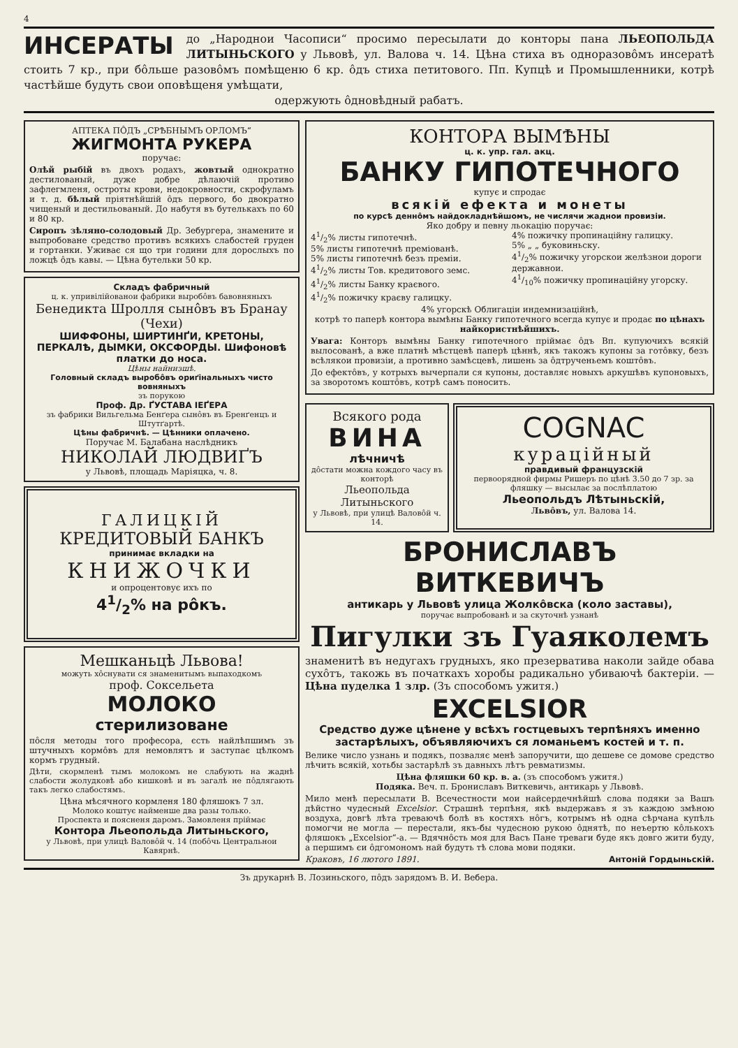4
ИНСЕРАТЫ до „Народнои Часописи“ просимо пересылати до конторы пана ЛЬЕОПОЛЬДА ЛИТЫНЬСКОГО у Львовѣ, ул. Валова ч. 14. Цѣна стиха въ одноразовôмъ инсератѣ стоить 7 кр., при бôльше разовôмъ помѣщеню 6 кр. ôдъ стиха петитового. Пп. Купцѣ и Промышленники, котрѣ частѣйше будуть свои оповѣщеня умѣщати,
одержують ôдновѣдный рабатъ.
АПТЕКА ПÔДЪ „СРѢБНЫМЪ ОРЛОМЪ“
ЖИГМОНТА РУКЕРА
поручає:
Олѣй рыбій въ двохъ родахъ, жовтый однократно дестилованый, дуже добре дѣлаючій противо зафлегмленя, остроты крови, недокровности, скрофуламъ и т. д. бѣлый пріятнѣйшій ôдъ первого, бо двократно чищеный и дестильованый. До набутя въ бутелькахъ по 60 и 80 кр.
Сиропъ зѣляно-солодовый Др. Зебургера, знамените и выпробоване средство противъ всякихъ слабостей груден и гортанки. Уживає ся що три години для дорослыхъ по ложцѣ ôдъ кавы. — Цѣна бутельки 50 кр.
Складъ фабричный
ц. к. упривілійованои фабрики выробôвъ бавовняныхъ
Бенедикта Шролля сынôвъ въ Бранау (Чехи)
ШИФФОНЫ, ШИРТИНҐИ, КРЕТОНЫ, ПЕРКАЛѢ, ДЫМКИ, ОКСФОРДЫ. Шифоновѣ платки до носа.
Цѣны найнизшѣ.
Головный складъ выробôвъ ориґінальныхъ чисто вовняныхъ
зъ порукою
Проф. Др. ҐУСТАВА ІЕҐЕРА
зъ фабрики Вильгельма Бенґера сынôвъ въ Бренґенцъ и Штутґартѣ.
Цѣны фабричнѣ. — Цѣнники оплачено.
Поручає М. Балабана наслѣдникъ
НИКОЛАЙ ЛЮДВИҐЪ
у Львовѣ, площадь Маріяцка, ч. 8.
ГАЛИЦКІЙ
КРЕДИТОВЫЙ БАНКЪ
принимає вкладки на
КНИЖОЧКИ
и опроцентовує ихъ по
41/2% на рôкъ.
Мешканьцѣ Львова!
можуть хôснувати ся знаменитымъ выпаходкомъ
проф. Соксельета
МОЛОКО
стерилизоване
пôсля методы того професора, єсть найлѣпшимъ зъ штучныхъ кормôвъ для немовлятъ и заступає цѣлкомъ кормъ грудный.
Дѣти, скормленѣ тымъ молокомъ не слабують на жаднѣ слабости жолудковѣ або кишковѣ и въ загалѣ не пôдлягають такъ легко слабостямъ.
Цѣна мѣсячного кормленя 180 фляшокъ 7 зл.
Молоко коштує найменше два разы только.
Проспекта и поясненя даромъ. Замовленя прiймає
Контора Льеопольда Литыньского,
у Львовѣ, при улицѣ Валовôй ч. 14 (побôчь Центральнои Кавярнѣ.
КОНТОРА ВЫМѢНЫ
ц. к. упр. гал. акц.
БАНКУ ГИПОТЕЧНОГО
купує и спродає
всякій ефекта и монеты
по курсѣ деннôмъ найдокладнѣйшомъ, не числячи жаднои провизіи.
Яко добру и певну льокацію поручає:
41/2% листы гипотечнѣ.
5% листы гипотечнѣ премiованѣ.
5% листы гипотечнѣ безъ премiи.
41/2% листы Тов. кредитового земс.
41/2% листы Банку краєвого.
41/2% пожичку краєву галицку.
4% пожичку пропинацiйну галицку.
5% „ „ буковиньску.
41/2% пожичку угорскои желѣзнои дороги державнои.
41/10% пожичку пропинацiйну угорску.
4% угорскѣ Облигацiи индемнизацiйнѣ,
котрѣ то паперѣ контора вымѣны Банку гипотечного всегда купує и продає по цѣнахъ найкористнѣйшихъ.
Увага: Конторъ вымѣны Банку гипотечного прiймає ôдъ Вп. купуючихъ всякiй вылосованѣ, а вже платнѣ мѣстцевѣ паперѣ цѣннѣ, якъ такожъ купоны за готôвку, безъ всѣлякои провизiи, а противно замѣсцевѣ, лишень за ôдтрученьемъ коштôвъ.
До ефектôвъ, у котрыхъ вычерпали ся купоны, доставляє новыхъ аркушѣвъ купоновыхъ, за зворотомъ коштôвъ, котрѣ самъ поносить.
Всякого рода
ВИНА
лѣчничѣ
дôстати можна кождого часу въ конторѣ
Льеопольда Литыньского
у Львовѣ, при улицѣ Валовôй ч. 14.
COGNAC
курацiйный
правдивый французскiй
первоорядной фирмы Ришеръ по цѣнѣ 3.50 до 7 зр. за фляшку — высылає за послѣплатою
Льеопольдъ Лѣтыньскiй,
Львôвъ, ул. Валова 14.
БРОНИСЛАВЪ ВИТКЕВИЧЪ
антикарь у Львовѣ улица Жолкôвска (коло заставы),
поручає выпробованѣ и за скуточнѣ узнанѣ
Пигулки зъ Гуаяколемъ
знаменитѣ въ недугахъ грудныхъ, яко презерватива наколи зайде обава сухôтъ, такожь въ початкахъ хоробы радикально убиваючѣ бактерiи. — Цѣна пуделка 1 злр. (Зъ способомъ ужитя.)
EXCELSIOR
Средство дуже цѣнене у всѣхъ гостцевыхъ терпѣняхъ именно застарѣлыхъ, объявляючихъ ся ломаньемъ костей и т. п.
Велике число узнань и подякъ, позваляє менѣ запоручити, що дешеве се домове средство лѣчить всякiй, хотьбы застарѣлѣ зъ давныхъ лѣтъ ревматизмы.
Цѣна фляшки 60 кр. в. а. (зъ способомъ ужитя.)
Подяка. Веч. п. Брониславъ Виткевичь, антикарь у Львовѣ.
Мило менѣ пересылати В. Всечестности мои найсердечнѣйшѣ слова подяки за Вашъ дѣйстно чудесный Excelsior. Страшнѣ терпѣня, якѣ выдержавъ я зъ каждою змѣною воздуха, довгѣ лѣта треваючѣ болѣ въ костяхъ нôгъ, котрымъ нѣ одна сѣрчана купѣль помогчи не могла — перестали, якъ-бы чудесною рукою ôднятѣ, по неъертю кôлькохъ фляшокъ „Excelsior“-а. — Вдячнôсть моя для Васъ Пане треваги буде якъ довго жити буду, а першимъ єи ôдгомономъ най будуть тѣ слова мови подяки.
Краковъ, 16 лютого 1891. Антонiй Гордыньскiй.
Зъ друкарнѣ В. Лозиньского, пôдъ зарядомъ В. И. Вебера.